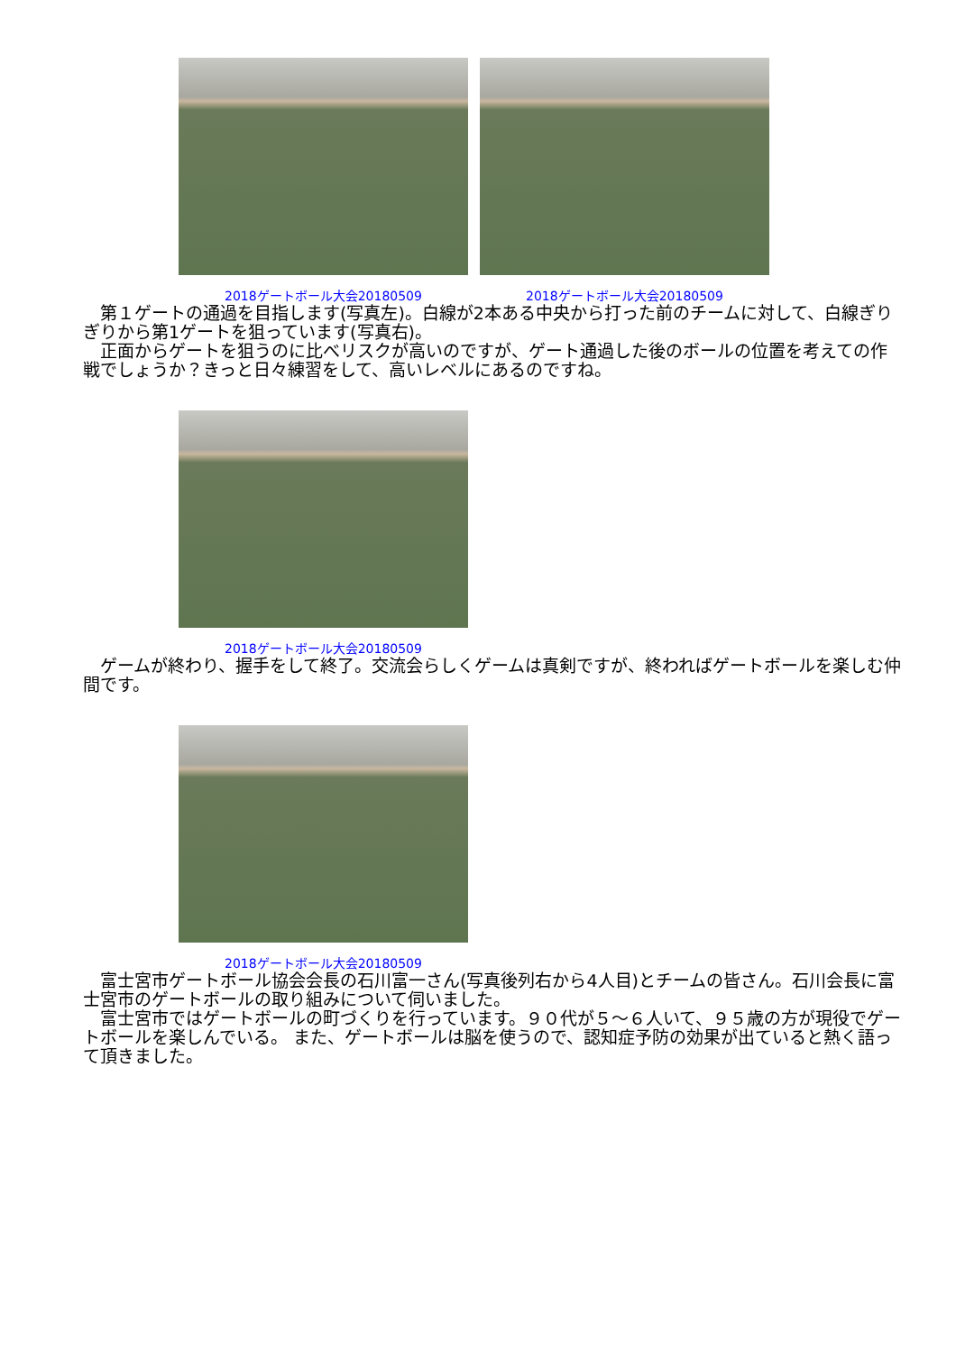2018ゲートボール大会20180509 2018ゲートボール大会20180509
　第１ゲートの通過を目指します(写真左)。白線が2本ある中央から打った前のチームに対して、白線ぎりぎりから第1ゲートを狙っています(写真右)。
　正面からゲートを狙うのに比べリスクが高いのですが、ゲート通過した後のボールの位置を考えての作戦でしょうか？きっと日々練習をして、高いレベルにあるのですね。
2018ゲートボール大会20180509
　ゲームが終わり、握手をして終了。交流会らしくゲームは真剣ですが、終わればゲートボールを楽しむ仲間です。
2018ゲートボール大会20180509
　富士宮市ゲートボール協会会長の石川富一さん(写真後列右から4人目)とチームの皆さん。石川会長に富士宮市のゲートボールの取り組みについて伺いました。
　富士宮市ではゲートボールの町づくりを行っています。９０代が５～６人いて、９５歳の方が現役でゲートボールを楽しんでいる。 また、ゲートボールは脳を使うので、認知症予防の効果が出ていると熱く語って頂きました。